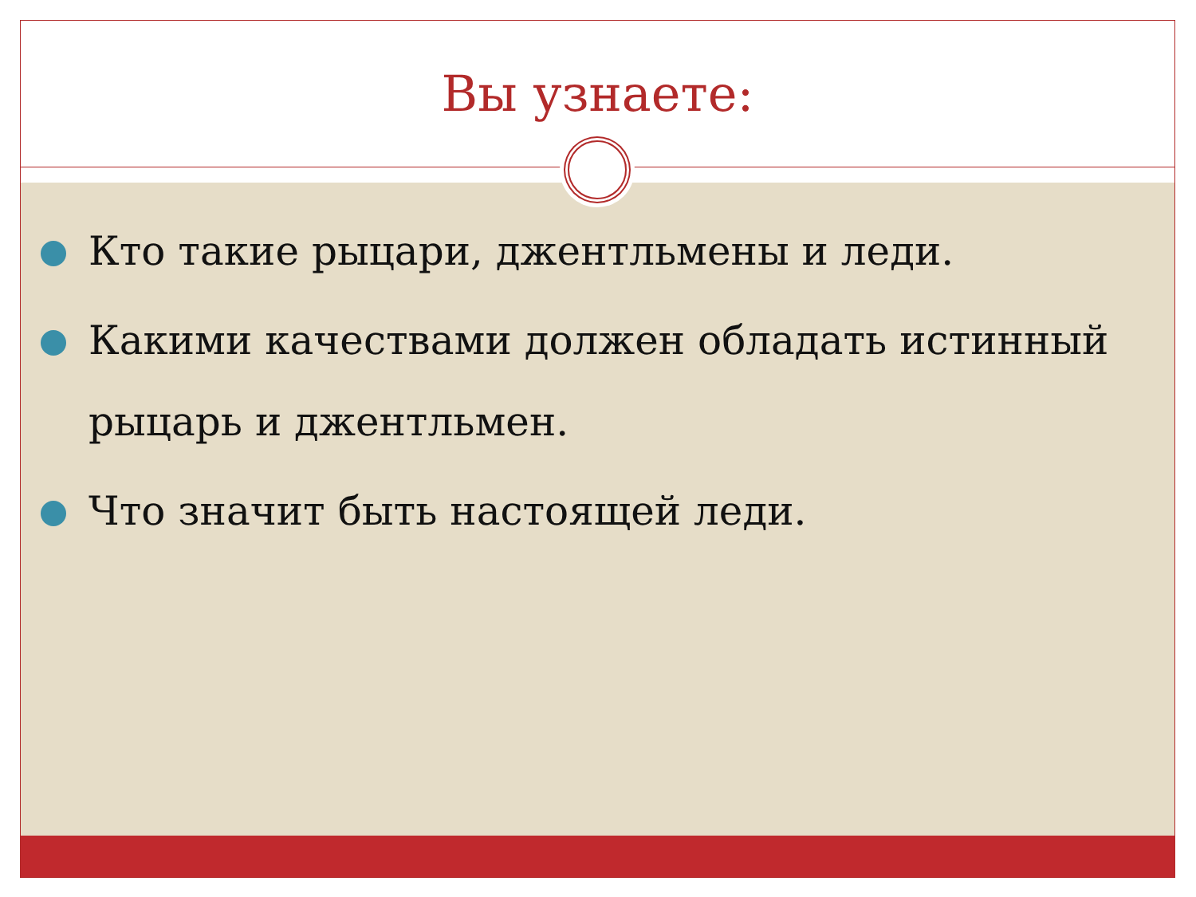Вы узнаете:
Кто такие рыцари, джентльмены и леди.
Какими качествами должен обладать истинный рыцарь и джентльмен.
Что значит быть настоящей леди.